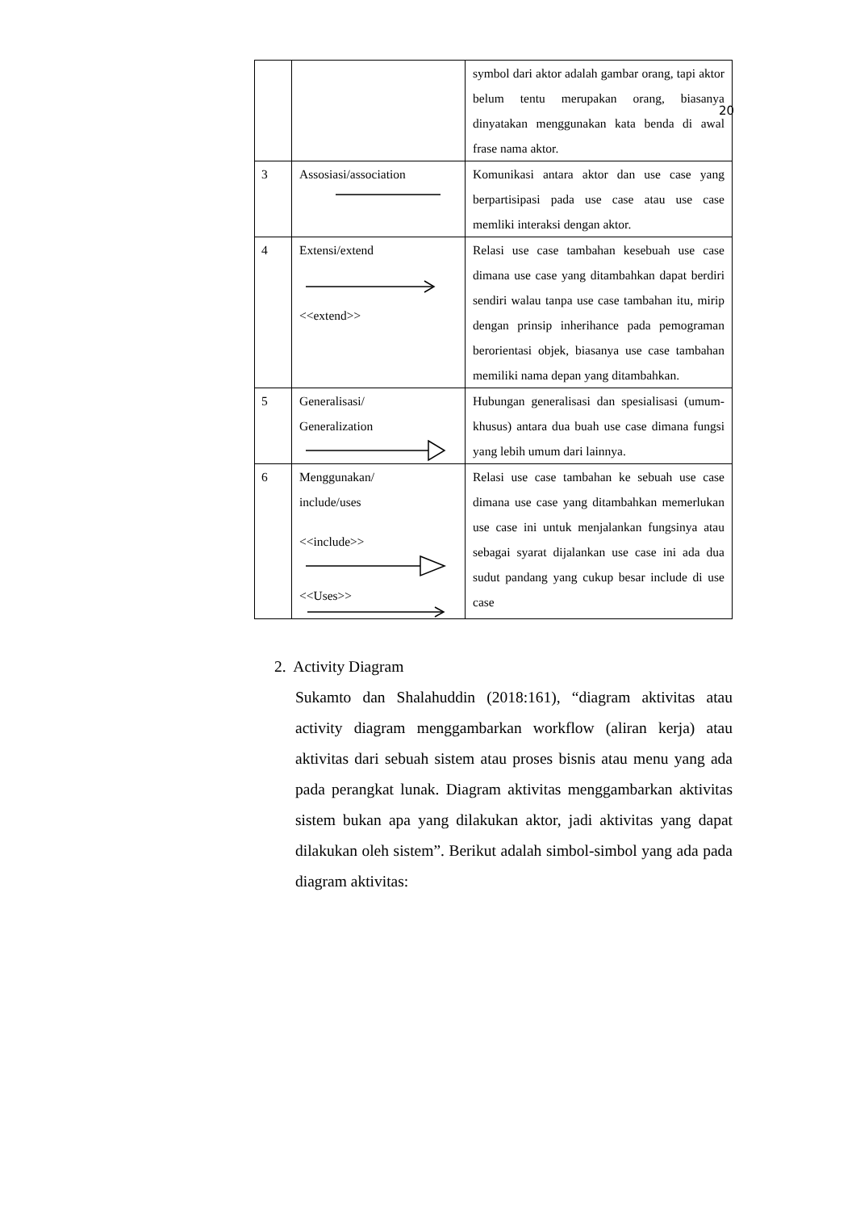20
| | | symbol dari aktor adalah gambar orang, tapi aktor belum tentu merupakan orang, biasanya dinyatakan menggunakan kata benda di awal frase nama aktor. |
| 3 | Assosiasi/association | Komunikasi antara aktor dan use case yang berpartisipasi pada use case atau use case memliki interaksi dengan aktor. |
| 4 | Extensi/extend <<extend>> | Relasi use case tambahan kesebuah use case dimana use case yang ditambahkan dapat berdiri sendiri walau tanpa use case tambahan itu, mirip dengan prinsip inherihance pada pemograman berorientasi objek, biasanya use case tambahan memiliki nama depan yang ditambahkan. |
| 5 | Generalisasi/ Generalization | Hubungan generalisasi dan spesialisasi (umum-khusus) antara dua buah use case dimana fungsi yang lebih umum dari lainnya. |
| 6 | Menggunakan/ include/uses <<include>> <<Uses>> | Relasi use case tambahan ke sebuah use case dimana use case yang ditambahkan memerlukan use case ini untuk menjalankan fungsinya atau sebagai syarat dijalankan use case ini ada dua sudut pandang yang cukup besar include di use case |
2. Activity Diagram
Sukamto dan Shalahuddin (2018:161), “diagram aktivitas atau activity diagram menggambarkan workflow (aliran kerja) atau aktivitas dari sebuah sistem atau proses bisnis atau menu yang ada pada perangkat lunak. Diagram aktivitas menggambarkan aktivitas sistem bukan apa yang dilakukan aktor, jadi aktivitas yang dapat dilakukan oleh sistem”. Berikut adalah simbol-simbol yang ada pada diagram aktivitas: